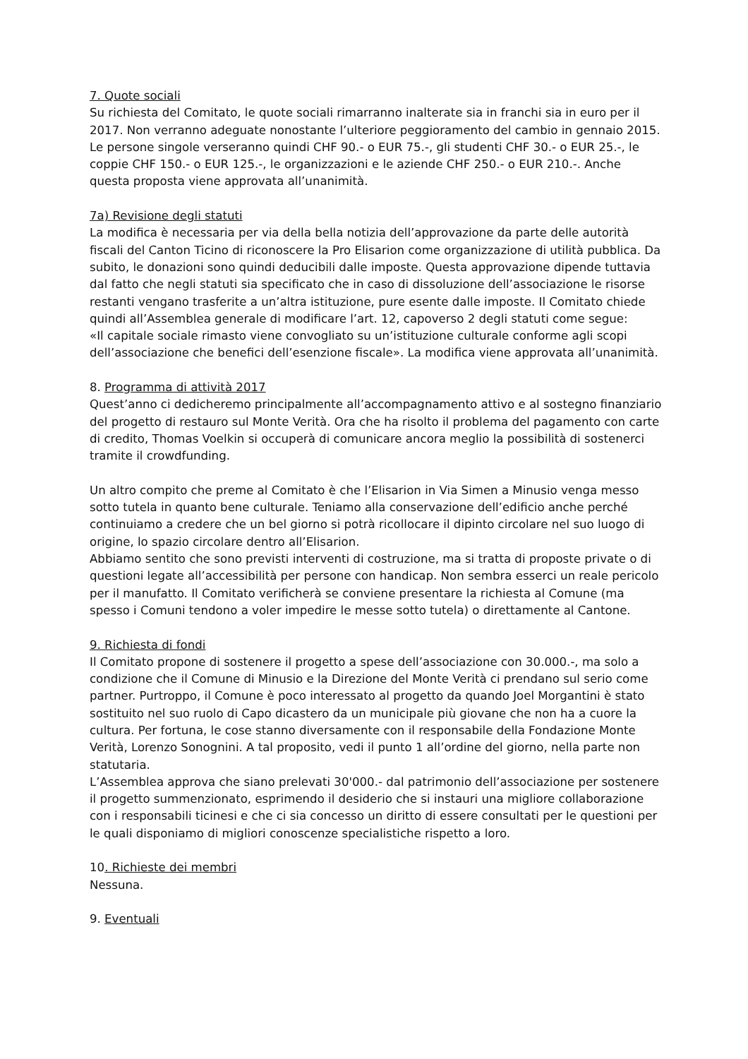7. Quote sociali
Su richiesta del Comitato, le quote sociali rimarranno inalterate sia in franchi sia in euro per il 2017. Non verranno adeguate nonostante l’ulteriore peggioramento del cambio in gennaio 2015. Le persone singole verseranno quindi CHF 90.- o EUR 75.-, gli studenti CHF 30.- o EUR 25.-, le coppie CHF 150.- o EUR 125.-, le organizzazioni e le aziende CHF 250.- o EUR 210.-. Anche questa proposta viene approvata all’unanimità.
7a) Revisione degli statuti
La modifica è necessaria per via della bella notizia dell’approvazione da parte delle autorità fiscali del Canton Ticino di riconoscere la Pro Elisarion come organizzazione di utilità pubblica. Da subito, le donazioni sono quindi deducibili dalle imposte. Questa approvazione dipende tuttavia dal fatto che negli statuti sia specificato che in caso di dissoluzione dell’associazione le risorse restanti vengano trasferite a un’altra istituzione, pure esente dalle imposte. Il Comitato chiede quindi all’Assemblea generale di modificare l’art. 12, capoverso 2 degli statuti come segue:
«Il capitale sociale rimasto viene convogliato su un’istituzione culturale conforme agli scopi dell’associazione che benefici dell’esenzione fiscale». La modifica viene approvata all’unanimità.
8. Programma di attività 2017
Quest’anno ci dedicheremo principalmente all’accompagnamento attivo e al sostegno finanziario del progetto di restauro sul Monte Verità. Ora che ha risolto il problema del pagamento con carte di credito, Thomas Voelkin si occuperà di comunicare ancora meglio la possibilità di sostenerci tramite il crowdfunding.
Un altro compito che preme al Comitato è che l’Elisarion in Via Simen a Minusio venga messo sotto tutela in quanto bene culturale. Teniamo alla conservazione dell’edificio anche perché continuiamo a credere che un bel giorno si potrà ricollocare il dipinto circolare nel suo luogo di origine, lo spazio circolare dentro all’Elisarion.
Abbiamo sentito che sono previsti interventi di costruzione, ma si tratta di proposte private o di questioni legate all’accessibilità per persone con handicap. Non sembra esserci un reale pericolo per il manufatto. Il Comitato verificherà se conviene presentare la richiesta al Comune (ma spesso i Comuni tendono a voler impedire le messe sotto tutela) o direttamente al Cantone.
9. Richiesta di fondi
Il Comitato propone di sostenere il progetto a spese dell’associazione con 30.000.-, ma solo a condizione che il Comune di Minusio e la Direzione del Monte Verità ci prendano sul serio come partner. Purtroppo, il Comune è poco interessato al progetto da quando Joel Morgantini è stato sostituito nel suo ruolo di Capo dicastero da un municipale più giovane che non ha a cuore la cultura. Per fortuna, le cose stanno diversamente con il responsabile della Fondazione Monte Verità, Lorenzo Sonognini. A tal proposito, vedi il punto 1 all’ordine del giorno, nella parte non statutaria.
L’Assemblea approva che siano prelevati 30'000.- dal patrimonio dell’associazione per sostenere il progetto summenzionato, esprimendo il desiderio che si instauri una migliore collaborazione con i responsabili ticinesi e che ci sia concesso un diritto di essere consultati per le questioni per le quali disponiamo di migliori conoscenze specialistiche rispetto a loro.
10. Richieste dei membri
Nessuna.
9. Eventuali